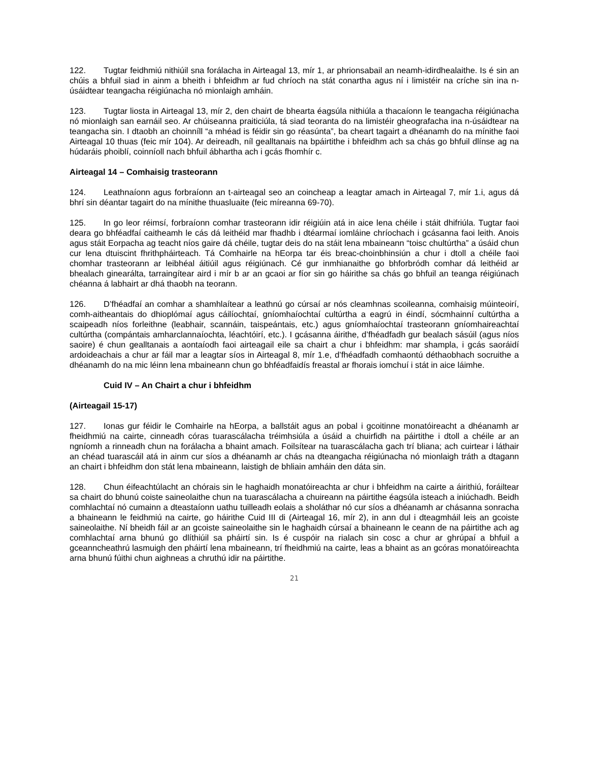122. Tugtar feidhmiú nithiúil sna forálacha in Airteagal 13, mír 1, ar phrionsabail an neamh-idirdhealaithe. Is é sin an chúis a bhfuil siad in ainm a bheith i bhfeidhm ar fud chríoch na stát conartha agus ní i limistéir na críche sin ina n-úsáidtear teangacha réigiúnacha nó mionlaigh amháin.
123. Tugtar liosta in Airteagal 13, mír 2, den chairt de bhearta éagsúla nithiúla a thacaíonn le teangacha réigiúnacha nó mionlaigh san earnáil seo. Ar chúiseanna praiticiúla, tá siad teoranta do na limistéir gheografacha ina n-úsáidtear na teangacha sin. I dtaobh an choinníll “a mhéad is féidir sin go réasúnta”, ba cheart tagairt a dhéanamh do na mínithe faoi Airteagal 10 thuas (feic mír 104). Ar deireadh, níl gealltanais na bpáirtithe i bhfeidhm ach sa chás go bhfuil dlínse ag na húdaráis phoiblí, coinníoll nach bhfuil ábhartha ach i gcás fhomhír c.
Airteagal 14 – Comhaisig trasteorann
124. Leathnaíonn agus forbraíonn an t-airteagal seo an coincheap a leagtar amach in Airteagal 7, mír 1.i, agus dá bhrí sin déantar tagairt do na mínithe thuasluaite (feic míreanna 69-70).
125. In go leor réimsí, forbraíonn comhar trasteorann idir réigiúin atá in aice lena chéile i stáit dhifriúla. Tugtar faoi deara go bhféadfaí caitheamh le cás dá leithéid mar fhadhb i dtéarmaí iomláine chríochach i gcásanna faoi leith. Anois agus stáit Eorpacha ag teacht níos gaire dá chéile, tugtar deis do na stáit lena mbaineann “toisc chultúrtha” a úsáid chun cur lena dtuiscint fhrithpháirteach. Tá Comhairle na hEorpa tar éis breac-choinbhinsiún a chur i dtoll a chéile faoi chomhar trasteorann ar leibhéal áitiúil agus réigiúnach. Cé gur inmhianaithe go bhforbródh comhar dá leithéid ar bhealach ginearálta, tarraingítear aird i mír b ar an gcaoi ar fíor sin go háirithe sa chás go bhfuil an teanga réigiúnach chéanna á labhairt ar dhá thaobh na teorann.
126. D’fhéadfaí an comhar a shamhlaítear a leathnú go cúrsaí ar nós cleamhnas scoileanna, comhaisig múinteoirí, comh-aitheantais do dhioplómaí agus cáilíochtaí, gníomhaíochtaí cultúrtha a eagrú in éindí, sócmhainní cultúrtha a scaipeadh níos forleithne (leabhair, scannáin, taispeántais, etc.) agus gníomhaíochtaí trasteorann gníomhaireachtaí cultúrtha (compántais amharclannaíochta, léachtóirí, etc.). I gcásanna áirithe, d’fhéadfadh gur bealach sásúil (agus níos saoire) é chun gealltanais a aontaíodh faoi airteagail eile sa chairt a chur i bhfeidhm: mar shampla, i gcás saoráidí ardoideachais a chur ar fáil mar a leagtar síos in Airteagal 8, mír 1.e, d’fhéadfadh comhaontú déthaobhach socruithe a dhéanamh do na mic léinn lena mbaineann chun go bhféadfaidís freastal ar fhorais iomchuí i stát in aice láimhe.
Cuid IV – An Chairt a chur i bhfeidhm
(Airteagail 15-17)
127. Ionas gur féidir le Comhairle na hEorpa, a ballstáit agus an pobal i gcoitinne monatóireacht a dhéanamh ar fheidhmiú na cairte, cinneadh córas tuarascálacha tréimhsiúla a úsáid a chuirfidh na páirtithe i dtoll a chéile ar an ngníomh a rinneadh chun na forálacha a bhaint amach. Foilsítear na tuarascálacha gach trí bliana; ach cuirtear i láthair an chéad tuarascáil atá in ainm cur síos a dhéanamh ar chás na dteangacha réigiúnacha nó mionlaigh tráth a dtagann an chairt i bhfeidhm don stát lena mbaineann, laistigh de bhliain amháin den dáta sin.
128. Chun éifeachtúlacht an chórais sin le haghaidh monatóireachta ar chur i bhfeidhm na cairte a áirithiú, foráiltear sa chairt do bhunú coiste saineolaithe chun na tuarascálacha a chuireann na páirtithe éagsúla isteach a iniúchadh. Beidh comhlachtaí nó cumainn a dteastaíonn uathu tuilleadh eolais a sholáthar nó cur síos a dhéanamh ar chásanna sonracha a bhaineann le feidhmiú na cairte, go háirithe Cuid III di (Airteagal 16, mír 2), in ann dul i dteagmháil leis an gcoiste saineolaithe. Ní bheidh fáil ar an gcoiste saineolaithe sin le haghaidh cúrsaí a bhaineann le ceann de na páirtithe ach ag comhlachtaí arna bhunú go dlíthiúil sa pháirtí sin. Is é cuspóir na rialach sin cosc a chur ar ghrúpaí a bhfuil a gceanncheathrú lasmuigh den pháirtí lena mbaineann, trí fheidhmiú na cairte, leas a bhaint as an gcóras monatóireachta arna bhunú fúithi chun aighneas a chruthú idir na páirtithe.
21